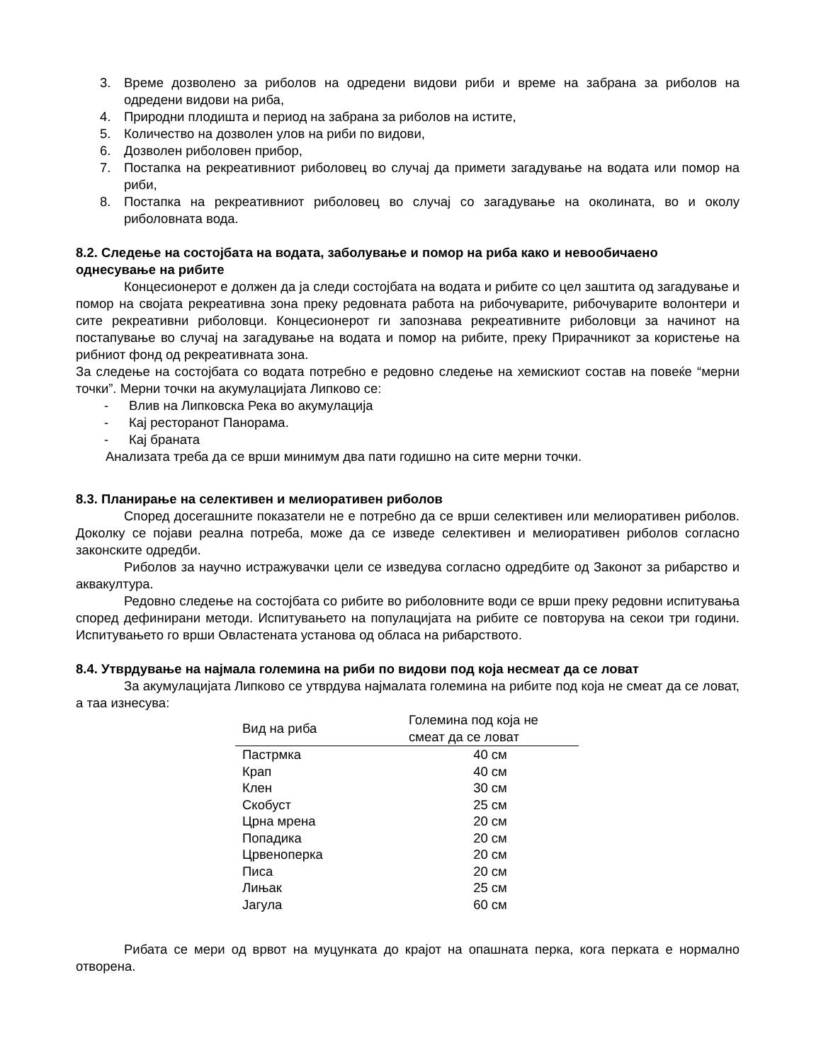3. Време дозволено за риболов на одредени видови риби и време на забрана за риболов на одредени видови на риба,
4. Природни плодишта и период на забрана за риболов на истите,
5. Количество на дозволен улов на риби по видови,
6. Дозволен риболовен прибор,
7. Постапка на рекреативниот риболовец во случај да примети загадување на водата или помор на риби,
8. Постапка на рекреативниот риболовец во случај со загадување на околината, во и околу риболовната вода.
8.2. Следење на состојбата на водата, заболување и помор на риба како и невообичаено однесување на рибите
Концесионерот е должен да ја следи состојбата на водата и рибите со цел заштита од загадување и помор на својата рекреативна зона преку редовната работа на рибочуварите, рибочуварите волонтери и сите рекреативни риболовци. Концесионерот ги запознава рекреативните риболовци за начинот на постапување во случај на загадување на водата и помор на рибите, преку Прирачникот за користење на рибниот фонд од рекреативната зона.
За следење на состојбата со водата потребно е редовно следење на хемискиот состав на повеќе “мерни точки”. Мерни точки на акумулацијата Липково се:
- Влив на Липковска Река во акумулација
- Кај ресторанот Панорама.
- Кај браната
Анализата треба да се врши минимум два пати годишно на сите мерни точки.
8.3. Планирање на селективен и мелиоративен риболов
Според досегашните показатели не е потребно да се врши селективен или мелиоративен риболов. Доколку се појави реална потреба, може да се изведе селективен и мелиоративен риболов согласно законските одредби.
Риболов за научно истражувачки цели се изведува согласно одредбите од Законот за рибарство и аквакултура.
Редовно следење на состојбата со рибите во риболовните води се врши преку редовни испитувања според дефинирани методи. Испитувањето на популацијата на рибите се повторува на секои три години. Испитувањето го врши Овластената установа од обласа на рибарството.
8.4. Утврдување на најмала големина на риби по видови под која несмеат да се ловат
За акумулацијата Липково се утврдува најмалата големина на рибите под која не смеат да се ловат, а таа изнесува:
| Вид на риба | Големина под која не смеат да се ловат |
| --- | --- |
| Пастрмка | 40 см |
| Крап | 40 см |
| Клен | 30 см |
| Скобуст | 25 см |
| Црна мрена | 20 см |
| Попадика | 20 см |
| Црвеноперка | 20 см |
| Писа | 20 см |
| Лињак | 25 см |
| Јагула | 60 см |
Рибата се мери од врвот на муцунката до крајот на опашната перка, кога перката е нормално отворена.